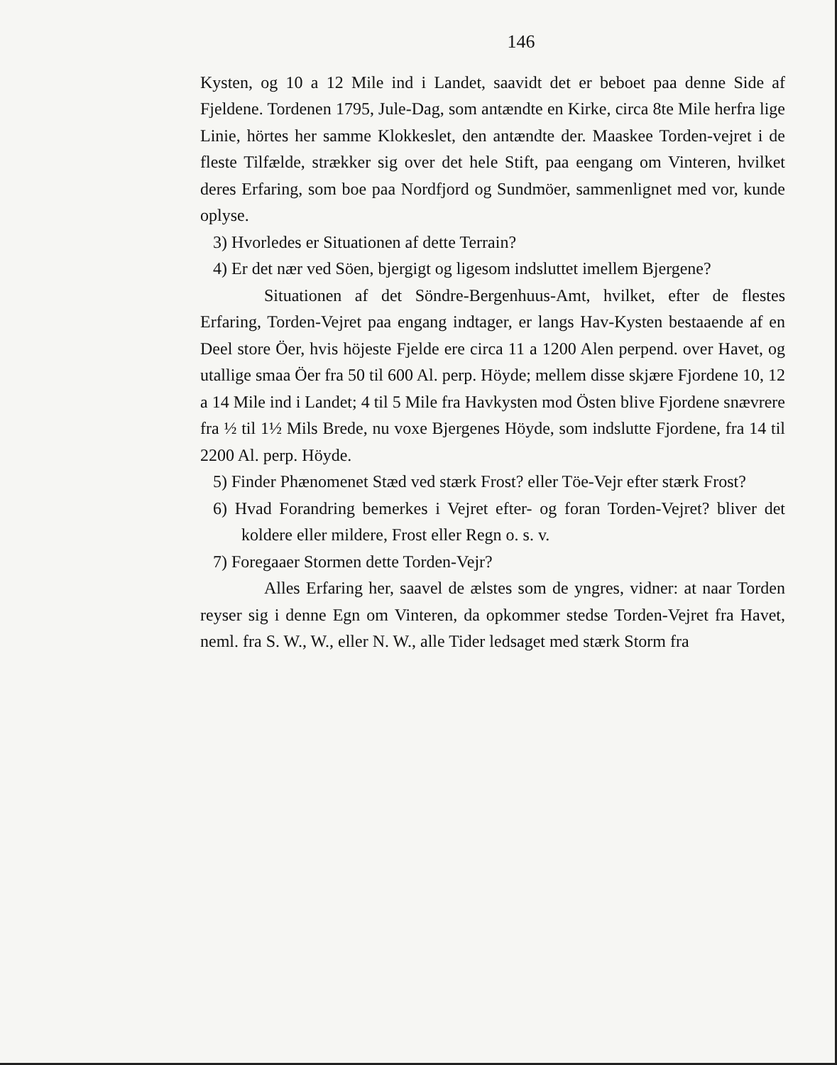146
Kysten, og 10 a 12 Mile ind i Landet, saavidt det er beboet paa denne Side af Fjeldene. Tordenen 1795, Jule-Dag, som antændte en Kirke, circa 8te Mile herfra lige Linie, hörtes her samme Klokkeslet, den antændte der. Maaskee Torden-vejret i de fleste Tilfælde, strækker sig over det hele Stift, paa eengang om Vinteren, hvilket deres Erfaring, som boe paa Nordfjord og Sundmöer, sammenlignet med vor, kunde oplyse.
3) Hvorledes er Situationen af dette Terrain?
4) Er det nær ved Söen, bjergigt og ligesom indsluttet imellem Bjergene?
Situationen af det Söndre-Bergenhuus-Amt, hvilket, efter de flestes Erfaring, Torden-Vejret paa engang indtager, er langs Hav-Kysten bestaaende af en Deel store Öer, hvis höjeste Fjelde ere circa 11 a 1200 Alen perpend. over Havet, og utallige smaa Öer fra 50 til 600 Al. perp. Höyde; mellem disse skjære Fjordene 10, 12 a 14 Mile ind i Landet; 4 til 5 Mile fra Havkysten mod Östen blive Fjordene snævrere fra ½ til 1½ Mils Brede, nu voxe Bjergenes Höyde, som indslutte Fjordene, fra 14 til 2200 Al. perp. Höyde.
5) Finder Phænomenet Stæd ved stærk Frost? eller Töe-Vejr efter stærk Frost?
6) Hvad Forandring bemerkes i Vejret efter- og foran Torden-Vejret? bliver det koldere eller mildere, Frost eller Regn o. s. v.
7) Foregaaer Stormen dette Torden-Vejr?
Alles Erfaring her, saavel de ælstes som de yngres, vidner: at naar Torden reyser sig i denne Egn om Vinteren, da opkommer stedse Torden-Vejret fra Havet, neml. fra S. W., W., eller N. W., alle Tider ledsaget med stærk Storm fra